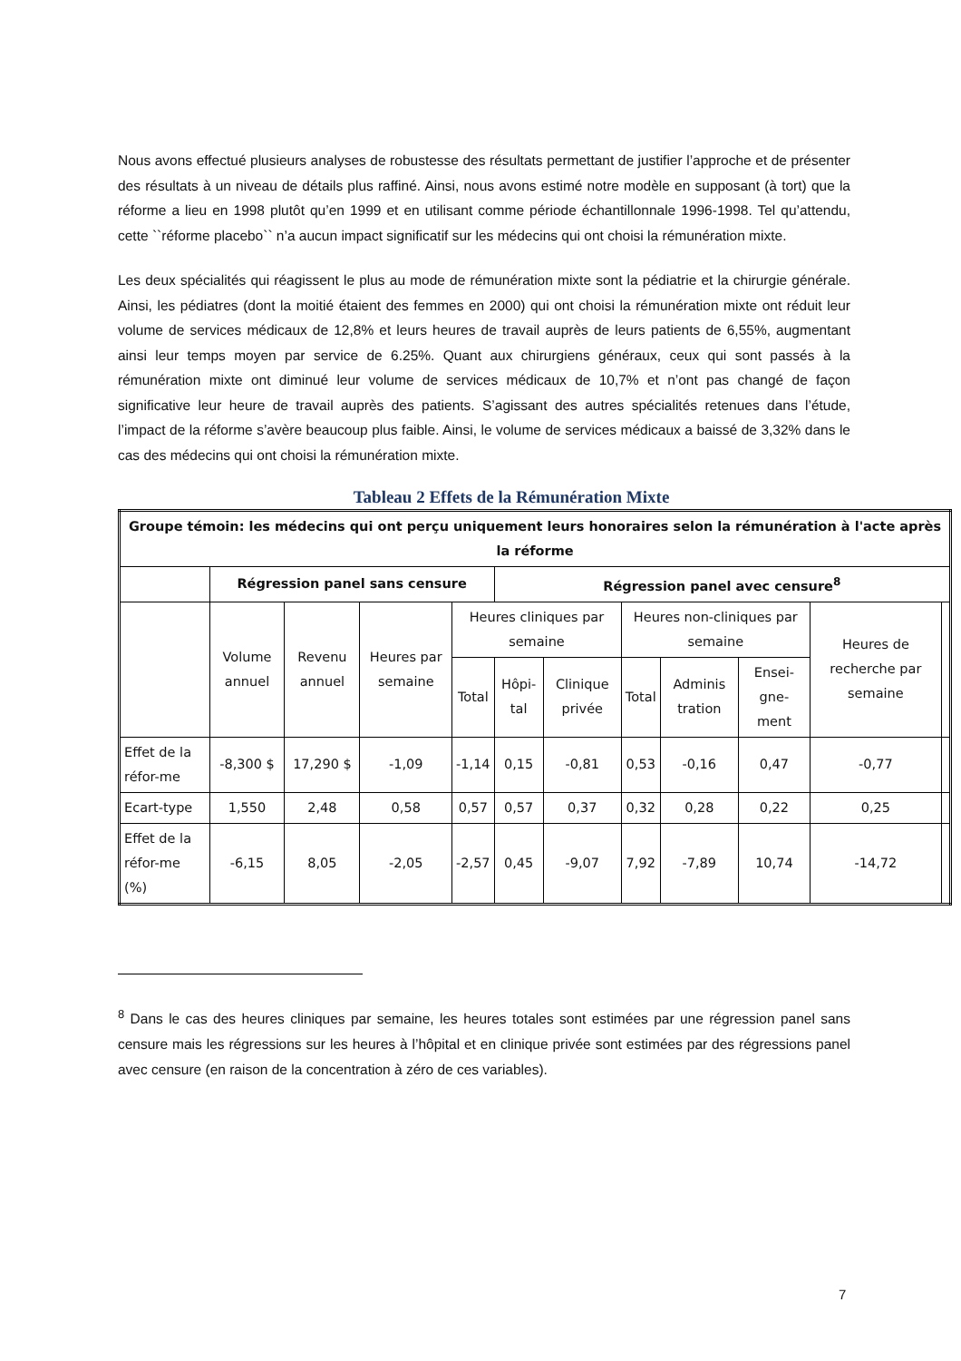Nous avons effectué plusieurs analyses de robustesse des résultats permettant de justifier l’approche et de présenter des résultats à un niveau de détails plus raffiné. Ainsi, nous avons estimé notre modèle en supposant (à tort) que la réforme a lieu en 1998 plutôt qu’en 1999 et en utilisant comme période échantillonnale 1996-1998. Tel qu’attendu, cette ``réforme placebo`` n’a aucun impact significatif sur les médecins qui ont choisi la rémunération mixte.
Les deux spécialités qui réagissent le plus au mode de rémunération mixte sont la pédiatrie et la chirurgie générale. Ainsi, les pédiatres (dont la moitié étaient des femmes en 2000) qui ont choisi la rémunération mixte ont réduit leur volume de services médicaux de 12,8% et leurs heures de travail auprès de leurs patients de 6,55%, augmentant ainsi leur temps moyen par service de 6.25%. Quant aux chirurgiens généraux, ceux qui sont passés à la rémunération mixte ont diminué leur volume de services médicaux de 10,7% et n’ont pas changé de façon significative leur heure de travail auprès des patients. S’agissant des autres spécialités retenues dans l’étude, l’impact de la réforme s’avère beaucoup plus faible. Ainsi, le volume de services médicaux a baissé de 3,32% dans le cas des médecins qui ont choisi la rémunération mixte.
Tableau 2 Effets de la Rémunération Mixte
| Groupe témoin: les médecins qui ont perçu uniquement leurs honoraires selon la rémunération à l'acte après la réforme | | | | | | | | | | | |
| --- | --- | --- | --- | --- | --- | --- | --- | --- | --- | --- | --- |
| | Régression panel sans censure | | | | Régression panel avec censure<sup>8</sup> | | | | | | |
| | Volume annuel | Revenu annuel | Heures par semaine | Heures cliniques par semaine | | | Heures non-cliniques par semaine | | | Heures de recherche par semaine | |
| | | | | Total | Hôpi-tal | Clinique privée | Total | Adminis tration | Ensei-gne-ment | | |
| Effet de la réfor-me | -8,300 $ | 17,290 $ | -1,09 | -1,14 | 0,15 | -0,81 | 0,53 | -0,16 | 0,47 | -0,77 | |
| Ecart-type | 1,550 | 2,48 | 0,58 | 0,57 | 0,57 | 0,37 | 0,32 | 0,28 | 0,22 | 0,25 | |
| Effet de la réfor-me (%) | -6,15 | 8,05 | -2,05 | -2,57 | 0,45 | -9,07 | 7,92 | -7,89 | 10,74 | -14,72 | |
<sup>8</sup> Dans le cas des heures cliniques par semaine, les heures totales sont estimées par une régression panel sans censure mais les régressions sur les heures à l’hôpital et en clinique privée sont estimées par des régressions panel avec censure (en raison de la concentration à zéro de ces variables).
7